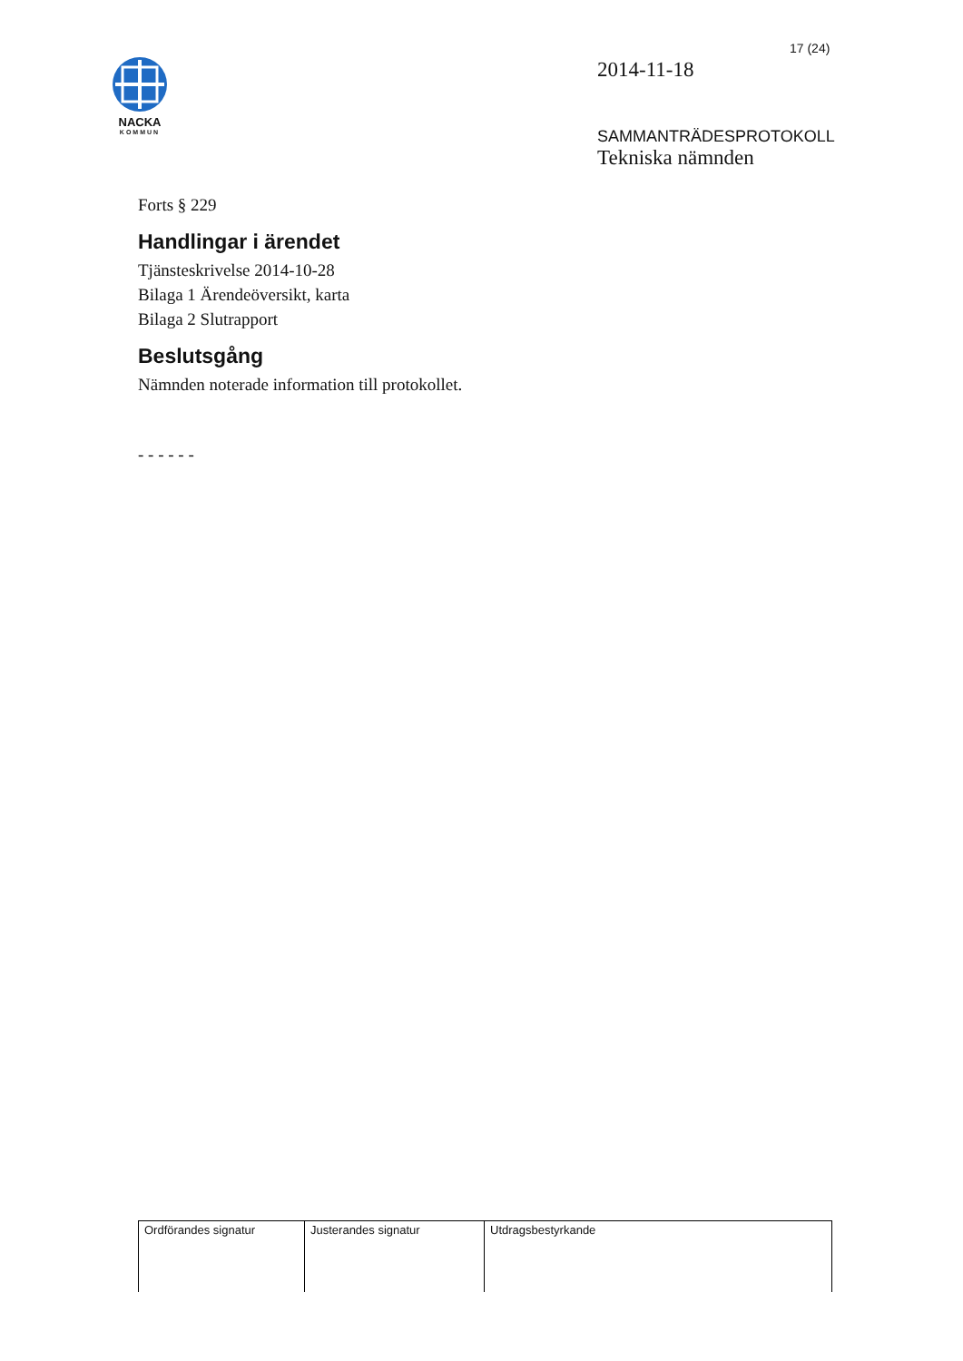17 (24)
NACKA
KOMMUN
2014-11-18
SAMMANTRÄDESPROTOKOLL
Tekniska nämnden
Forts § 229
Handlingar i ärendet
Tjänsteskrivelse 2014-10-28
Bilaga 1 Ärendeöversikt, karta
Bilaga 2 Slutrapport
Beslutsgång
Nämnden noterade information till protokollet.
- - - - - -
| Ordförandes signatur | Justerandes signatur | Utdragsbestyrkande |